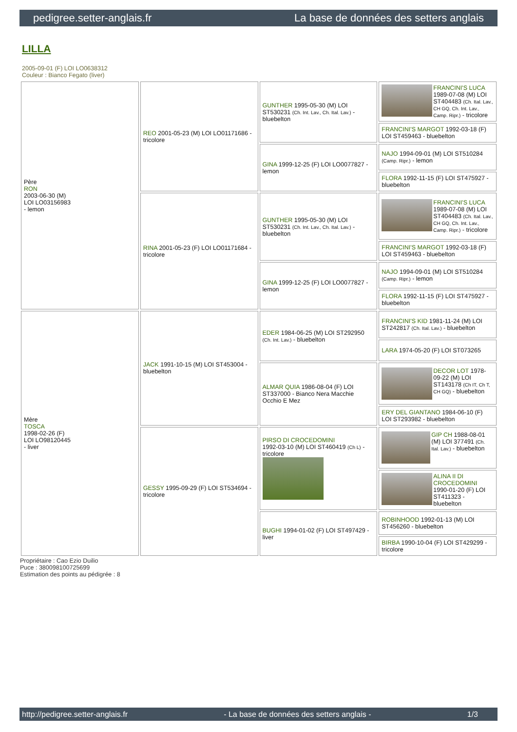pedigree.setter-anglais.fr La base de données des setters anglais
LILLA
2005-09-01 (F) LOI LO0638312
Couleur : Bianco Fegato (liver)
| Père RON 2003-06-30 (M) LOI LO03156983 - lemon | REO 2001-05-23 (M) LOI LO01171686 - tricolore | GUNTHER 1995-05-30 (M) LOI ST530231 (Ch. Int. Lav., Ch. Ital. Lav.) - bluebelton | FRANCINI'S LUCA 1989-07-08 (M) LOI ST404483 (Ch. Ital. Lav., CH GQ, Ch. Int. Lav., Camp. Ripr.) - tricolore |
| | | | FRANCINI'S MARGOT 1992-03-18 (F) LOI ST459463 - bluebelton |
| | | GINA 1999-12-25 (F) LOI LO0077827 - lemon | NAJO 1994-09-01 (M) LOI ST510284 (Camp. Ripr.) - lemon |
| | | | FLORA 1992-11-15 (F) LOI ST475927 - bluebelton |
| | RINA 2001-05-23 (F) LOI LO01171684 - tricolore | GUNTHER 1995-05-30 (M) LOI ST530231 (Ch. Int. Lav., Ch. Ital. Lav.) - bluebelton | FRANCINI'S LUCA 1989-07-08 (M) LOI ST404483 (Ch. Ital. Lav., CH GQ, Ch. Int. Lav., Camp. Ripr.) - tricolore |
| | | | FRANCINI'S MARGOT 1992-03-18 (F) LOI ST459463 - bluebelton |
| | | GINA 1999-12-25 (F) LOI LO0077827 - lemon | NAJO 1994-09-01 (M) LOI ST510284 (Camp. Ripr.) - lemon |
| | | | FLORA 1992-11-15 (F) LOI ST475927 - bluebelton |
| Mère TOSCA 1998-02-26 (F) LOI LO98120445 - liver | JACK 1991-10-15 (M) LOI ST453004 - bluebelton | EDER 1984-06-25 (M) LOI ST292950 (Ch. Int. Lav.) - bluebelton | FRANCINI'S KID 1981-11-24 (M) LOI ST242817 (Ch. Ital. Lav.) - bluebelton |
| | | | LARA 1974-05-20 (F) LOI ST073265 |
| | | ALMAR QUIA 1986-08-04 (F) LOI ST337000 - Bianco Nera Macchie Occhio E Mez | DECOR LOT 1978-09-22 (M) LOI ST143178 (Ch IT, Ch T, CH GQ) - bluebelton |
| | | | ERY DEL GIANTANO 1984-06-10 (F) LOI ST293982 - bluebelton |
| | GESSY 1995-09-29 (F) LOI ST534694 - tricolore | PIRSO DI CROCEDOMINI 1992-03-10 (M) LOI ST460419 (Ch L) - tricolore | GIP CH 1988-08-01 (M) LOI 377491 (Ch. Ital. Lav.) - bluebelton |
| | | | ALINA II DI CROCEDOMINI 1990-01-20 (F) LOI ST411323 - bluebelton |
| | | BUGHI 1994-01-02 (F) LOI ST497429 - liver | ROBINHOOD 1992-01-13 (M) LOI ST456260 - bluebelton |
| | | | BIRBA 1990-10-04 (F) LOI ST429299 - tricolore |
Propriétaire : Cao Ezio Duilio
Puce : 380098100725699
Estimation des points au pédigrée : 8
http://pedigree.setter-anglais.fr - La base de données des setters anglais - 1/3